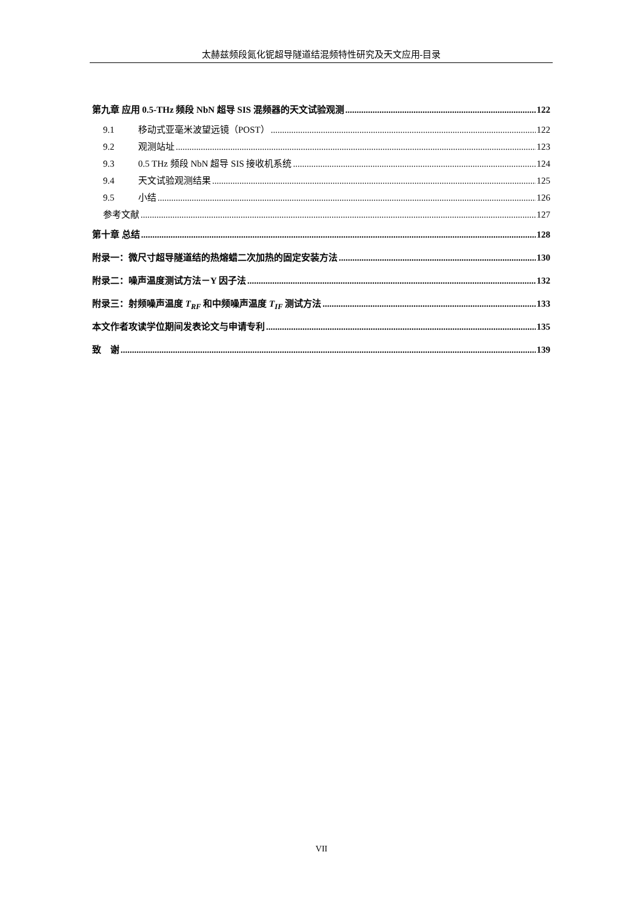太赫兹频段氮化铌超导隧道结混频特性研究及天文应用-目录
第九章 应用 0.5-THz 频段 NbN 超导 SIS 混频器的天文试验观测 122
9.1 移动式亚毫米波望远镜（POST） 122
9.2 观测站址 123
9.3 0.5 THz 频段 NbN 超导 SIS 接收机系统 124
9.4 天文试验观测结果 125
9.5 小结 126
参考文献 127
第十章 总结 128
附录一：微尺寸超导隧道结的热熔蜡二次加热的固定安装方法 130
附录二：噪声温度测试方法－Y 因子法 132
附录三：射频噪声温度 T<sub>RF</sub> 和中频噪声温度 T<sub>IF</sub> 测试方法 133
本文作者攻读学位期间发表论文与申请专利 135
致　谢 139
VII